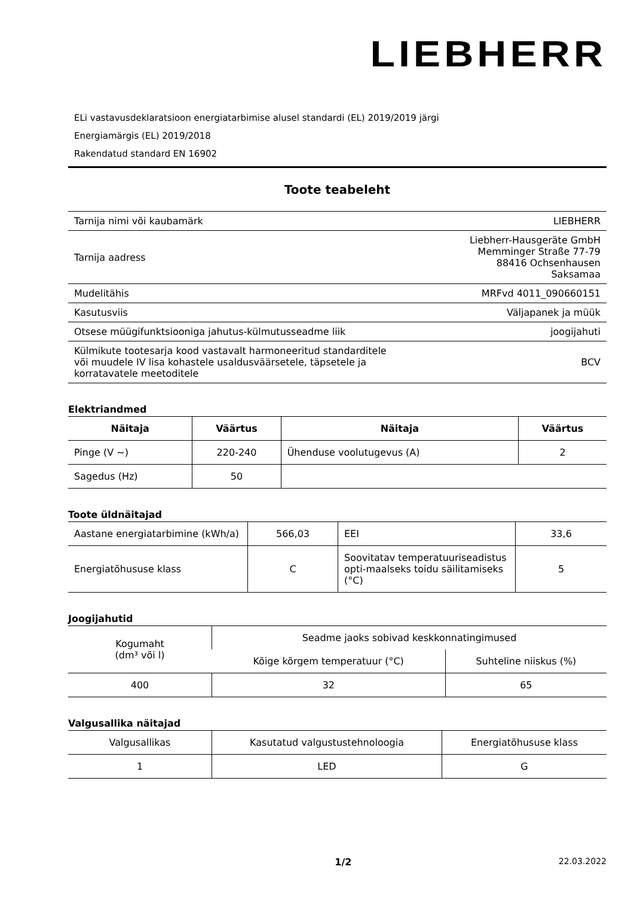LIEBHERR
ELi vastavusdeklaratsioon energiatarbimise alusel standardi (EL) 2019/2019 järgi
Energiamärgis (EL) 2019/2018
Rakendatud standard EN 16902
Toote teabeleht
| Tarnija nimi või kaubamärk | LIEBHERR |
| Tarnija aadress | Liebherr-Hausgeräte GmbH Memminger Straße 77-79 88416 Ochsenhausen Saksamaa |
| Mudelitähis | MRFvd 4011_090660151 |
| Kasutusviis | Väljapanek ja müük |
| Otsese müügifunktsiooniga jahutus-külmutusseadme liik | joogijahuti |
| Külmikute tootesarja kood vastavalt harmoneeritud standarditele või muudele IV lisa kohastele usaldusväärsetele, täpsetele ja korratavatele meetoditele | BCV |
Elektriandmed
| Näitaja | Väärtus | Näitaja | Väärtus |
| --- | --- | --- | --- |
| Pinge (V ~) | 220-240 | Ühenduse voolutugevus (A) | 2 |
| Sagedus (Hz) | 50 | | |
Toote üldnäitajad
| Aastane energiatarbimine (kWh/a) | 566,03 | EEI | 33,6 |
| Energiatõhususe klass | C | Soovitatav temperatuuriseadistus opti-maalseks toidu säilitamiseks (°C) | 5 |
Joogijahutid
| Kogumaht (dm³ või l) | Seadme jaoks sobivad keskkonnatingimused | |
| | Kõige kõrgem temperatuur (°C) | Suhteline niiskus (%) |
| 400 | 32 | 65 |
Valgusallika näitajad
| Valgusallikas | Kasutatud valgustustehnoloogia | Energiatõhususe klass |
| 1 | LED | G |
1/2 22.03.2022